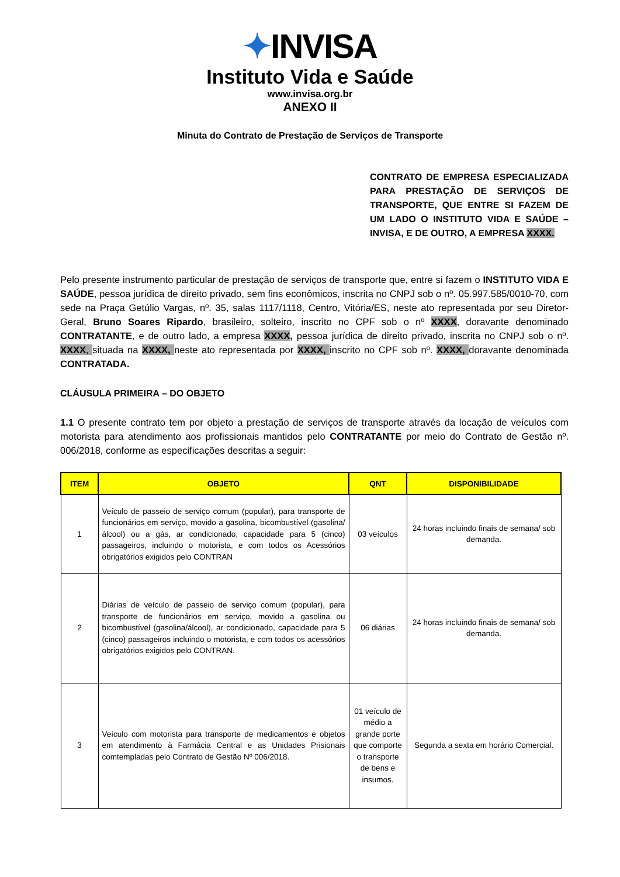✦INVISA
Instituto Vida e Saúde
www.invisa.org.br
ANEXO II
Minuta do Contrato de Prestação de Serviços de Transporte
CONTRATO DE EMPRESA ESPECIALIZADA PARA PRESTAÇÃO DE SERVIÇOS DE TRANSPORTE, QUE ENTRE SI FAZEM DE UM LADO O INSTITUTO VIDA E SAÚDE – INVISA, E DE OUTRO, A EMPRESA XXXX.
Pelo presente instrumento particular de prestação de serviços de transporte que, entre si fazem o INSTITUTO VIDA E SAÚDE, pessoa jurídica de direito privado, sem fins econômicos, inscrita no CNPJ sob o nº. 05.997.585/0010-70, com sede na Praça Getúlio Vargas, nº. 35, salas 1117/1118, Centro, Vitória/ES, neste ato representada por seu Diretor-Geral, Bruno Soares Ripardo, brasileiro, solteiro, inscrito no CPF sob o nº XXXX, doravante denominado CONTRATANTE, e de outro lado, a empresa XXXX, pessoa jurídica de direito privado, inscrita no CNPJ sob o nº. XXXX, situada na XXXX, neste ato representada por XXXX, inscrito no CPF sob nº. XXXX, doravante denominada CONTRATADA.
CLÁUSULA PRIMEIRA – DO OBJETO
1.1 O presente contrato tem por objeto a prestação de serviços de transporte através da locação de veículos com motorista para atendimento aos profissionais mantidos pelo CONTRATANTE por meio do Contrato de Gestão nº. 006/2018, conforme as especificações descritas a seguir:
| ITEM | OBJETO | QNT | DISPONIBILIDADE |
| --- | --- | --- | --- |
| 1 | Veículo de passeio de serviço comum (popular), para transporte de funcionários em serviço, movido a gasolina, bicombustível (gasolina/álcool) ou a gás, ar condicionado, capacidade para 5 (cinco) passageiros, incluindo o motorista, e com todos os Acessórios obrigatórios exigidos pelo CONTRAN | 03 veículos | 24 horas incluindo finais de semana/ sob demanda. |
| 2 | Diárias de veículo de passeio de serviço comum (popular), para transporte de funcionários em serviço, movido a gasolina ou bicombustível (gasolina/álcool), ar condicionado, capacidade para 5 (cinco) passageiros incluindo o motorista, e com todos os acessórios obrigatórios exigidos pelo CONTRAN. | 06 diárias | 24 horas incluindo finais de semana/ sob demanda. |
| 3 | Veículo com motorista para transporte de medicamentos e objetos em atendimento à Farmácia Central e as Unidades Prisionais comtempladas pelo Contrato de Gestão Nº 006/2018. | 01 veículo de médio a grande porte que comporte o transporte de bens e insumos. | Segunda a sexta em horário Comercial. |